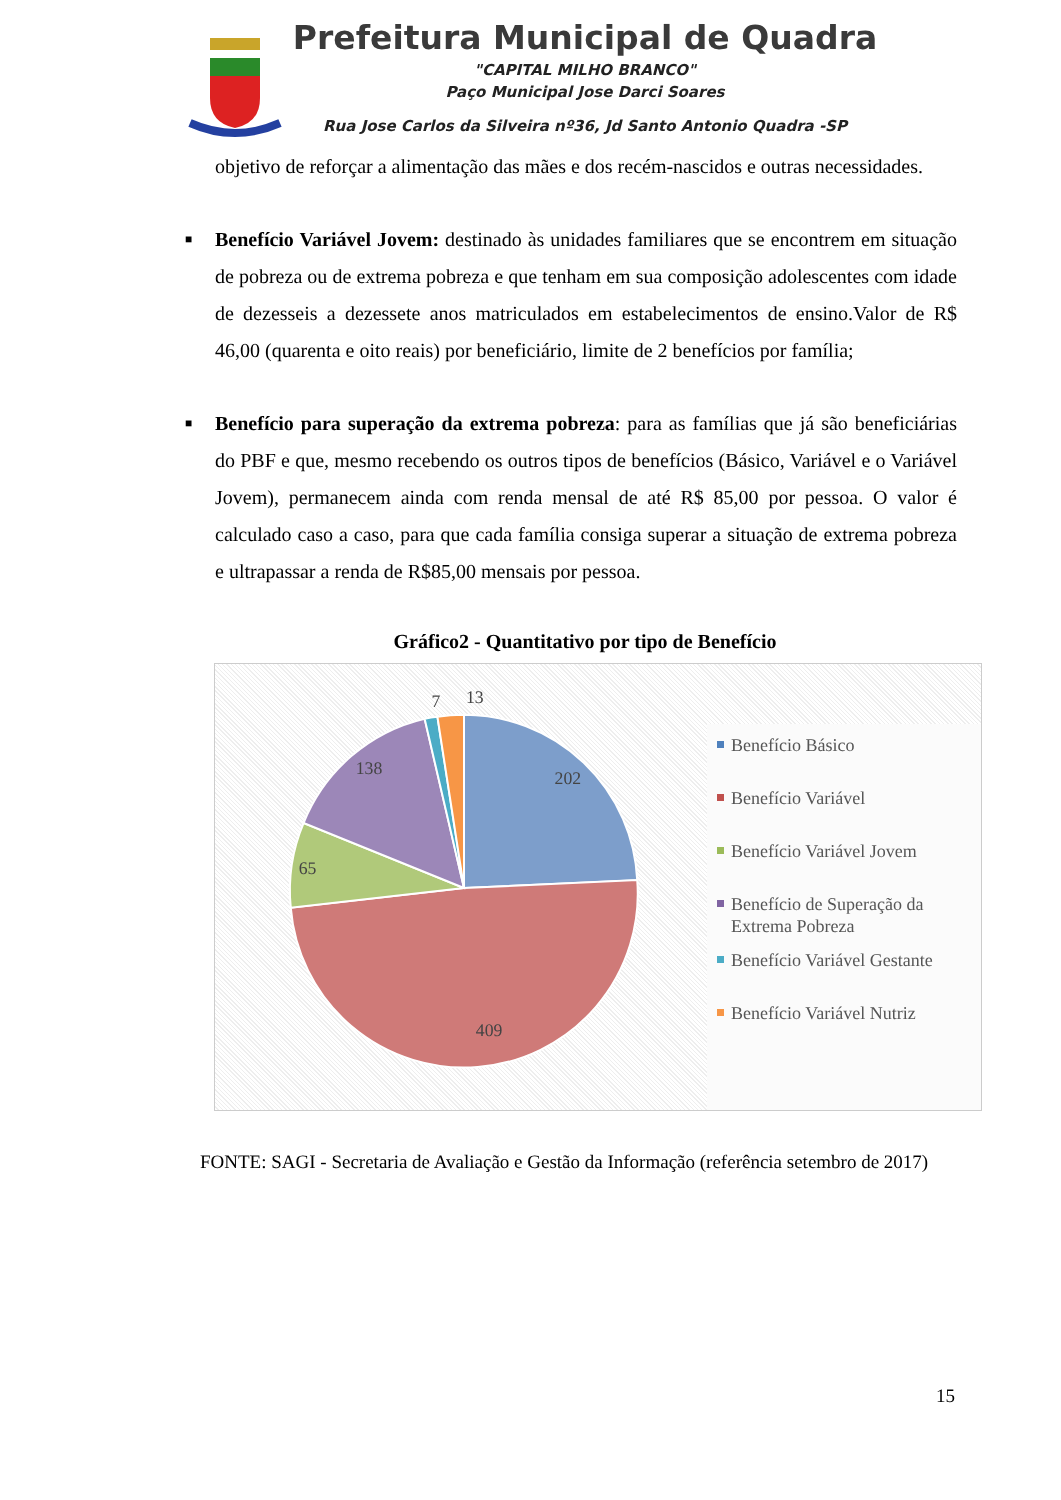Prefeitura Municipal de Quadra
"CAPITAL MILHO BRANCO"
Paço Municipal Jose Darci Soares
Rua Jose Carlos da Silveira nº36, Jd Santo Antonio Quadra -SP
objetivo de reforçar a alimentação das mães e dos recém-nascidos e outras necessidades.
■ Benefício Variável Jovem: destinado às unidades familiares que se encontrem em situação de pobreza ou de extrema pobreza e que tenham em sua composição adolescentes com idade de dezesseis a dezessete anos matriculados em estabelecimentos de ensino.Valor de R$ 46,00 (quarenta e oito reais) por beneficiário, limite de 2 benefícios por família;
■ Benefício para superação da extrema pobreza: para as famílias que já são beneficiárias do PBF e que, mesmo recebendo os outros tipos de benefícios (Básico, Variável e o Variável Jovem), permanecem ainda com renda mensal de até R$ 85,00 por pessoa. O valor é calculado caso a caso, para que cada família consiga superar a situação de extrema pobreza e ultrapassar a renda de R$85,00 mensais por pessoa.
Gráfico2 - Quantitativo por tipo de Benefício
202
409
65
138
7
13
Benefício Básico
Benefício Variável
Benefício Variável Jovem
Benefício de Superação da Extrema Pobreza
Benefício Variável Gestante
Benefício Variável Nutriz
FONTE: SAGI - Secretaria de Avaliação e Gestão da Informação (referência setembro de 2017)
15